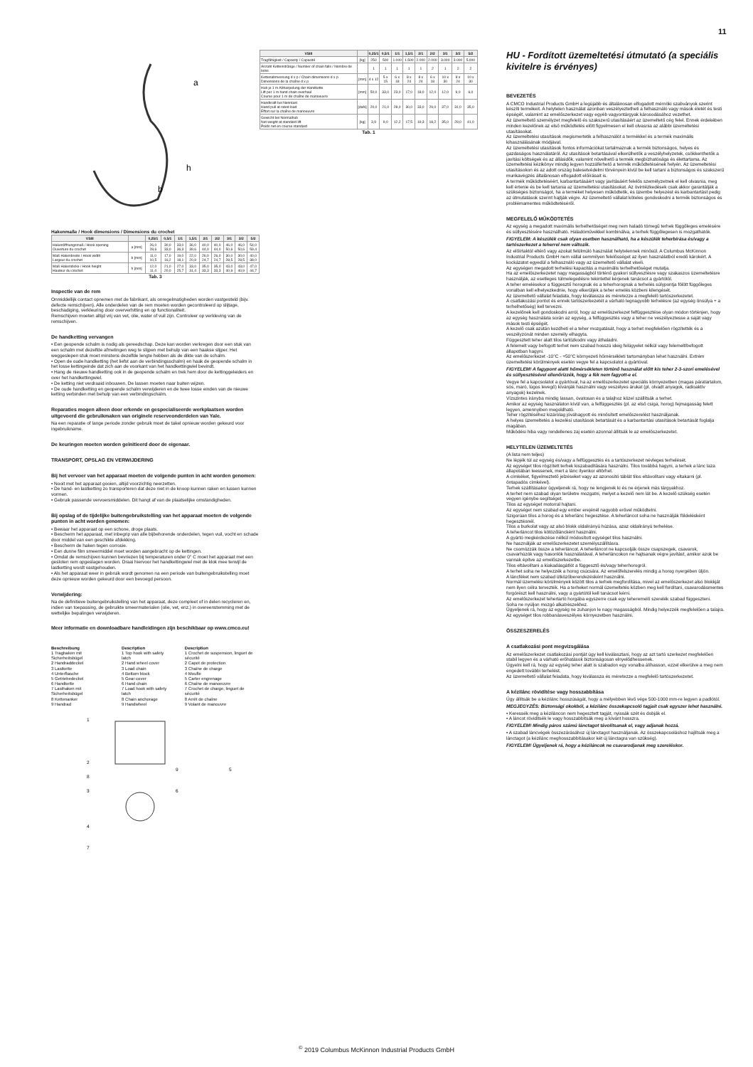11
a
h
b
Hakenmaße / Hook dimensions / Dimensions du crochet
| VSIII | | 0,25/1 | 0,5/1 | 1/1 | 1,5/1 | 2/1 | 2/2 | 3/1 | 3/2 | 5/2 |
| --- | --- | --- | --- | --- | --- | --- | --- | --- | --- | --- |
| Hakenöffnungsmaß / Hook opening Ouverture du crochet | a [mm] | 26,0 28,6 | 30,0 33,0 | 33,0 36,3 | 36,0 39,6 | 40,0 44,0 | 40,0 44,0 | 46,0 50,6 | 46,0 50,6 | 54,0 59,4 |
| Maß Hakenbreite / Hook width Largeur du crochet | b [mm] | 11,0 10,5 | 17,0 16,2 | 19,0 18,1 | 22,0 20,9 | 26,0 24,7 | 26,0 24,7 | 30,0 28,5 | 30,0 28,5 | 40,0 38,0 |
| Maß Hakendicke / Hook height Hauteur du crochet | h [mm] | 12,0 11,4 | 21,0 20,0 | 27,0 25,7 | 33,0 31,4 | 35,0 33,3 | 35,0 33,3 | 43,0 40,9 | 43,0 40,9 | 47,0 44,7 |
Tab. 3
Inspectie van de rem
Onmiddellijk contact opnemen met de fabrikant, als onregelmatigheden worden vastgesteld (bijv. defecte remschijven). Alle onderdelen van de rem moeten worden gecontroleerd op slijtage, beschadiging, verkleuring door oververhitting en op functionaliteit.
Remschijven moeten altijd vrij van vet, olie, water of vuil zijn. Controleer op verkleving van de remschijven.
De handketting vervangen
• Een geopende schalm is nodig als gereedschap. Deze kan worden verkregen door een stuk van een schalm met dezelfde afmetingen weg te slijpen met behulp van een haakse slijper. Het weggeslepen stuk moet minstens dezelfde lengte hebben als de dikte van de schalm.
• Open de oude handketting (het liefst aan de verbindingsschalm) en haak de geopende schalm in het losse kettingeinde dat zich aan de voorkant van het handkettingwiel bevindt.
• Hang de nieuwe handketting ook in de geopende schalm en trek hem door de kettinggeleiders en over het handkettingwiel.
• De ketting niet verdraaid inbouwen. De lassen moeten naar buiten wijzen.
• De oude handketting en geopende schalm verwijderen en de twee losse einden van de nieuwe ketting verbinden met behulp van een verbindingschalm.
Reparaties mogen alleen door erkende en gespecialiseerde werkplaatsen worden uitgevoerd die gebruikmaken van originele reserveonderdelen van Yale.
Na een reparatie of lange periode zonder gebruik moet de takel opnieuw worden gekeurd voor ingebruikname.
De keuringen moeten worden geïnitieerd door de eigenaar.
TRANSPORT, OPSLAG EN VERWIJDERING
Bij het vervoer van het apparaat moeten de volgende punten in acht worden genomen:
• Nooit met het apparaat gooien, altijd voorzichtig neerzetten.
• De hand- en lastketting zo transporteren dat deze niet in de knoop kunnen raken en lussen kunnen vormen.
• Gebruik passende vervoersmiddelen. Dit hangt af van de plaatselijke omstandigheden.
Bij opslag of de tijdelijke buitengebruikstelling van het apparaat moeten de volgende punten in acht worden genomen:
• Bewaar het apparaat op een schone, droge plaats.
• Bescherm het apparaat, met inbegrip van alle bijbehorende onderdelen, tegen vuil, vocht en schade door middel van een geschikte afdekking.
• Bescherm de haken tegen corrosie.
• Een dunne film smeermiddel moet worden aangebracht op de kettingen.
• Omdat de remschijven kunnen bevriezen bij temperaturen onder 0° C moet het apparaat met een gesloten rem opgeslagen worden. Draai hiervoor het handkettingwiel met de klok mee terwijl de lastketting wordt vastgehouden.
• Als het apparaat weer in gebruik wordt genomen na een periode van buitengebruikstelling moet deze opnieuw worden gekeurd door een bevoegd persoon.
Verwijdering:
Na de definitieve buitengebruikstelling van het apparaat, deze compleet of in delen recycleren en, indien van toepassing, de gebruikte smeermaterialen (olie, vet, enz.) in overeenstemming met de wettelijke bepalingen verwijderen.
Meer informatie en downloadbare handleidingen zijn beschikbaar op www.cmco.eu!
Beschreibung
1 Traghaken mit Sicherheitsbügel
2 Handraddeckel
3 Lastkette
4 Unterflasche
5 Getriebedeckel
6 Handkette
7 Lasthaken mit Sicherheitsbügel
8 Kettenanker
9 Handrad
Description
1 Top hook with safety latch
2 Hand wheel cover
3 Load chain
4 Bottom block
5 Gear cover
6 Hand chain
7 Load hook with safety latch
8 Chain anchorage
9 Handwheel
Description
1 Crochet de suspension, linguet de sécurité
2 Capot de protection
3 Chaîne de charge
4 Moufle
5 Carter engrenage
6 Chaîne de manoeuvre
7 Crochet de charge, linguet de sécurité
8 Arrêt de chaîne
9 Volant de manouvre
1
2
8
3
4
7
9
6
5
| VSIII | | 0,25/1 | 0,5/1 | 1/1 | 1,5/1 | 2/1 | 2/2 | 3/1 | 3/2 | 5/2 |
| --- | --- | --- | --- | --- | --- | --- | --- | --- | --- | --- |
| Tragfähigkeit / Capacity / Capacité | [kg] | 250 | 500 | 1.000 | 1.500 | 2.000 | 2.000 | 3.000 | 3.000 | 5.000 |
| Anzahl Kettenstränge / Number of chain falls / Nombre de brins | | 1 | 1 | 1 | 1 | 1 | 2 | 1 | 2 | 2 |
| Kettenabmessung d x p / Chain dimensions d x p Dimensions de la chaîne d x p | [mm] | 4 x 12 | 5 x 15 | 6 x 18 | 8 x 24 | 8 x 24 | 6 x 18 | 10 x 30 | 8 x 24 | 10 x 30 |
| Hub je 1 m Abhaspelung der Handkette Lift per 1 m hand chain overhaul Course pour 1 m de chaîne de manoeuvre | [mm] | 50,0 | 33,0 | 23,0 | 17,0 | 18,0 | 12,0 | 12,0 | 9,0 | 6,0 |
| Handkraft bei Nennlast Hand pull at rated load Effort sur la chaîne de manoeuvre | [daN] | 20,0 | 21,0 | 28,0 | 30,0 | 33,0 | 29,0 | 37,0 | 31,0 | 35,0 |
| Gewicht bei Normalhub Net weight at standard lift Poids net en course standard | [kg] | 3,9 | 9,0 | 12,2 | 17,5 | 19,3 | 18,2 | 35,0 | 29,0 | 41,0 |
Tab. 1
HU - Fordított üzemeltetési útmutató (a speciális kivitelre is érvényes)
BEVEZETÉS
A CMCO Industrial Products GmbH a legújabb és általánosan elfogadott mérnöki szabványok szerint készíti termékeit. A helytelen használat azonban veszélyeztetheti a felhasználó vagy mások életét és testi épségét, valamint az emelőszerkezet vagy egyéb vagyontárgyak károsodásához vezethet.
Az üzemeltető személyzet megfelelő és szakszerű utasításáért az üzemeltető cég felel. Ennek érdekében minden kezelőnek az első működtetés előtt figyelmesen el kell olvasnia az alábbi üzemeltetési utasításokat.
Az üzemeltetési utasítások megismertetik a felhasználót a termékkel és a termék maximális kihasználásának módjával.
Az üzemeltetési utasítások fontos információkat tartalmaznak a termék biztonságos, helyes és gazdaságos használatáról. Az utasítások betartásával elkerülhetők a veszélyhelyzetek, csökkenthetők a javítási költségek és az állásidők, valamint növelhető a termék megbízhatósága és élettartama. Az üzemeltetési kézikönyv mindig legyen hozzáférhető a termék működtetésének helyén. Az üzemeltetési utasításokon és az adott ország balesetvédelmi törvényein kívül be kell tartani a biztonságos és szakszerű munkavégzés általánosan elfogadott előírásait is.
A termék működtetéséért, karbantartásáért vagy javításáért felelős személyzetnek el kell olvasnia, meg kell értenie és be kell tartania az üzemeltetési utasításokat. Az óvintézkedések csak akkor garantálják a szükséges biztonságot, ha a terméket helyesen működtetik, és üzembe helyezést és karbantartást pedig az útmutatások szerint hajtják végre. Az üzemeltető vállalat köteles gondoskodni a termék biztonságos és problémamentes működtetéséről.
MEGFELELŐ MŰKÖDTETÉS
Az egység a megadott maximális terhelhetőséget meg nem haladó tömegű terhek függőleges emelésére és süllyesztésére használható. Haladóművekkel kombinálva, a terhek függőlegesen is mozgathatók.
FIGYELEM: A készülék csak olyan esetben használható, ha a készülék teherbírása és/vagy a tartószerkezet a teherrel nem változik.
Az előírtaktól eltérő vagy azokat felülmúló használat helytelennek minősül. A Columbus McKinnon Industrial Products GmbH nem vállal semmilyen felelősséget az ilyen használatból eredő károkért. A kockázatot egyedül a felhasználó vagy az üzemeltető vállalat viseli.
Az egységen megadott terhelési kapacitás a maximális terhelhetőséget mutatja.
Ha az emelőszerkezetet nagy magasságból történő gyakori süllyesztésre vagy szakaszos üzemeltetésre használják, az esetleges túlmelegedésre tekintettel kérjenek tanácsot a gyártótól.
A teher emelésekor a függesztő horognak és a teherhorognak a terhelés súlypontja fölött függőleges vonalban kell elhelyezkednie, hogy elkerüljék a teher emelés közbeni kilengését.
Az üzemeltető vállalat feladata, hogy kiválassza és méretezze a megfelelő tartószerkezetet.
A csatlakozási pontot és ennek tartószerkezetét a várható legnagyobb terhelésre (az egység önsúlya + a terhelhetőség) kell tervezni.
A kezelőnek kell gondoskodni arról, hogy az emelőszerkezet felfüggesztése olyan módon történjen, hogy az egység használata során az egység, a felfüggesztés vagy a teher ne veszélyeztesse a saját vagy mások testi épségét.
A kezelő csak azután kezdheti el a teher mozgatását, hogy a terhet megfelelően rögzítették és a veszélyzónát minden személy elhagyta.
Függesztett teher alatt tilos tartózkodni vagy áthaladni.
A felemelt vagy befogott terhet nem szabad hosszú ideig felügyelet nélkül vagy felemelt/befogott állapotban hagyni.
Az emelőszerkezet -10°C - +50°C környezeti hőmérsékleti tartományban lehet használni. Extrém üzemeltetési körülmények esetén vegye fel a kapcsolatot a gyártóval.
FIGYELEM! A fagypont alatti hőmérsékleten történő használat előtt kis teher 2-3-szori emelésével és süllyesztésével ellenőrizzék, hogy a fék nem fagyott-e el.
Vegye fel a kapcsolatot a gyártóval, ha az emelőszerkezetet speciális környezetben (magas páratartalom, sós, maró, lúgos levegő) kívánják használni vagy veszélyes árukat (pl. olvadt anyagok, radioaktív anyagok) kezelnek.
Vízszintes irányba mindig lassan, óvatosan és a talajhoz közel szállítsák a terhet.
Amikor az egység használaton kívül van, a felfüggesztés (pl. az első csiga, horog) fejmagasság felett legyen, amennyiben megoldható.
Teher rögzítéséhez kizárólag jóváhagyott és minősített emelőszerelést használjanak.
A helyes üzemeltetés a kezelési utasítások betartását és a karbantartási utasítások betartását foglalja magában.
Működési hiba vagy rendellenes zaj esetén azonnal állítsák le az emelőszerkezetet.
HELYTELEN ÜZEMELTETÉS
(A lista nem teljes)
Ne lépjék túl az egység és/vagy a felfüggesztés és a tartószerkezet névleges terhelését.
Az egységet tilos rögzített terhek kiszabadítására használni. Tilos továbbá hagyni, a terhek a lánc laza állapotában leessenek, mert a lánc ilyenkor eltörhet.
A címkéket, figyelmeztető jelzéseket vagy az azonosító táblát tilos eltávolítani vagy eltakarni (pl. öntapadós címkével).
Terhek szállításakor ügyeljenek rá, hogy ne lengjenek ki és ne érjenek más tárgyakhoz.
A terhet nem szabad olyan területre mozgatni, melyet a kezelő nem lát be. A kezelő szükség esetén vegyen igénybe segítséget.
Tilos az egységet motorral hajtani.
Az egységet nem szabad egy ember erejénél nagyobb erővel működtetni.
Szigorúan tilos a horog és a teherlánc hegesztése. A teherláncot soha ne használják földelésként hegesztésnél.
Tilos a burkolat vagy az alsó blokk oldalirányú húzása, azaz oldalirányú terhelése.
A teherláncot tilos kötözőláncként használni.
A gyártó megkérdezése nélkül módosított egységet tilos használni.
Ne használják az emelőszerkezetet személyszállításra.
Ne csomózzák össze a teherláncot. A teherláncot ne kapcsolják össze csapszegek, csavarok, csavarhúzók vagy hasonlók használatával. A teherláncokon ne hajtsanak végre javítást, amikor azok be vannak építve az emelőszerkezetbe.
Tilos eltávolítani a kiakadásgátlót a függesztő és/vagy teherhorogról.
A terhet soha ne helyezzék a horog csúcsára. Az emelőfelszerelés mindig a horog nyergében üljön.
A láncféket nem szabad ütközőberendezésként használni.
Normál üzemelési körülmények között tilos a terhek megfordítása, mivel az emelőszerkezet alsó blokkját nem ilyen célra tervezték. Ha a terheket normál üzemeltetés közben meg kell fordítani, csavarodásmentes forgórészt kell használni, vagy a gyártótól kell tanácsot kérni.
Az emelőszerkezet tehertartó horgába egyszerre csak egy teheremelő szerelék szabad függeszteni.
Soha ne nyúljon mozgó alkatrészekhez.
Ügyeljenek rá, hogy az egység ne zuhanjon le nagy magasságból. Mindig helyezzék megfelelően a talajra.
Az egységet tilos robbanásveszélyes környezetben használni.
ÖSSZESZERELÉS
A csatlakozási pont megvizsgálása
Az emelőszerkezet csatlakozási pontját úgy kell kiválasztani, hogy az azt tartó szerkezet megfelelően stabil legyen és a várható erőhatások biztonságosan elnyelődhessenek.
Ügyelni kell rá, hogy az egység teher alatt is szabadon egy vonalba álíhasson, ezzel elkerülve a meg nem engedett további terhelést.
Az üzemeltető vállalat feladata, hogy kiválassza és méretezze a megfelelő tartószerkezetet.
A kézilánc rövidítése vagy hosszabbítása
Úgy állítsák be a kézilánc hosszúságát, hogy a mélyebben lévő vége 500-1000 mm-re legyen a padlótól.
MEGJEGYZÉS: Biztonsági okokból, a kézilánc összekapcsoló tagjait csak egyszer lehet használni.
• Keressék meg a kéziláncon nem hegesztett tagját, nyissák szét és dobják el.
• A láncot rövidítsék le vagy hosszabbítsák meg a kívánt hosszra.
FIGYELEM! Mindig páros számú lánctagot távolítsanak el, vagy adjanak hozzá.
• A szabad láncvégek összezárásához új lánctagot használjanak. Az összekapcsoláshoz hajlítsák meg a lánctagot (a kézilánc meghosszabbításakor két új lánctagra van szükség).
FIGYELEM! Ügyeljenek rá, hogy a kéziláncok ne csavarodjanak meg szereléskor.
<sup>©</sup> 2019 Columbus McKinnon Industrial Products GmbH